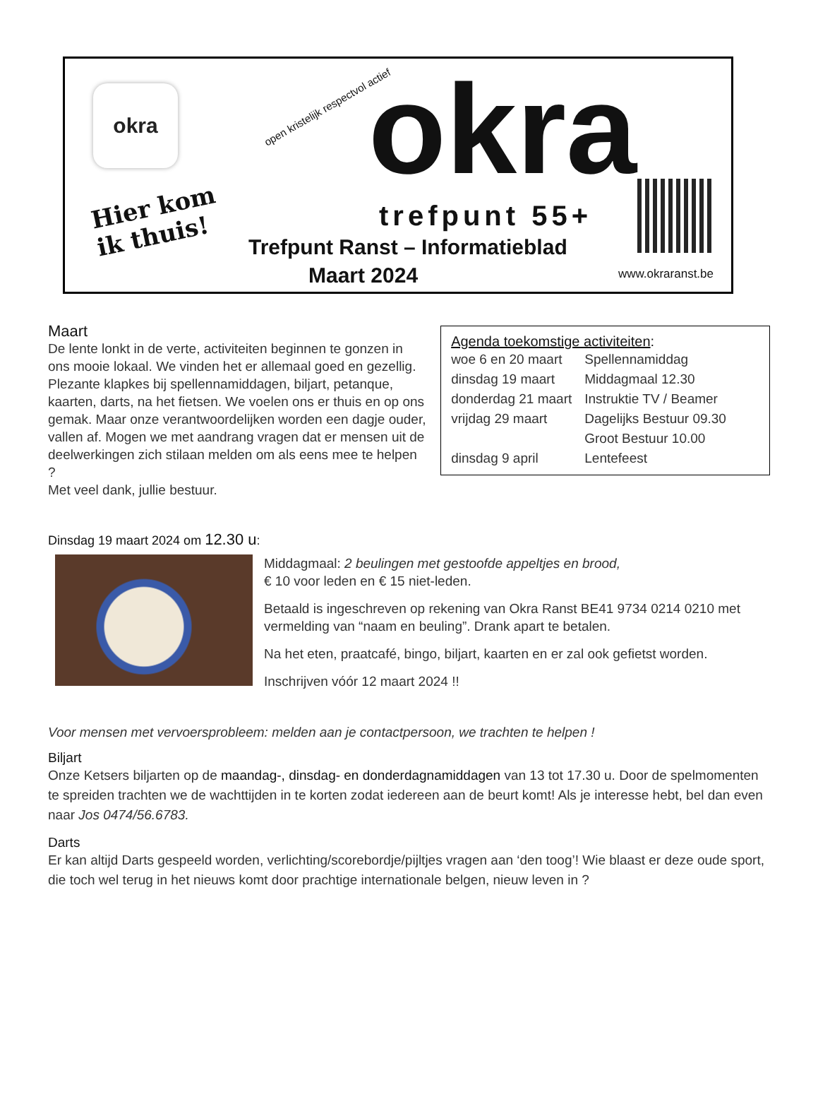okra
Hier kom
ik thuis!
open kristelijk respectvol actief
okra trefpunt 55+
Trefpunt Ranst – Informatieblad
Maart 2024 www.okraranst.be
Maart
De lente lonkt in de verte, activiteiten beginnen te gonzen in ons mooie lokaal. We vinden het er allemaal goed en gezellig. Plezante klapkes bij spellennamiddagen, biljart, petanque, kaarten, darts, na het fietsen. We voelen ons er thuis en op ons gemak. Maar onze verantwoordelijken worden een dagje ouder, vallen af. Mogen we met aandrang vragen dat er mensen uit de deelwerkingen zich stilaan melden om als eens mee te helpen ?
Met veel dank, jullie bestuur.
Agenda toekomstige activiteiten:
| woe 6 en 20 maart | Spellennamiddag |
| dinsdag 19 maart | Middagmaal 12.30 |
| donderdag 21 maart | Instruktie TV / Beamer |
| vrijdag 29 maart | Dagelijks Bestuur 09.30 |
| | Groot Bestuur 10.00 |
| dinsdag 9 april | Lentefeest |
Dinsdag 19 maart 2024 om 12.30 u:
Middagmaal: 2 beulingen met gestoofde appeltjes en brood,
€ 10 voor leden en € 15 niet-leden.
Betaald is ingeschreven op rekening van Okra Ranst BE41 9734 0214 0210 met vermelding van “naam en beuling”. Drank apart te betalen.
Na het eten, praatcafé, bingo, biljart, kaarten en er zal ook gefietst worden.
Inschrijven vóór 12 maart 2024 !!
Voor mensen met vervoersprobleem: melden aan je contactpersoon, we trachten te helpen !
Biljart
Onze Ketsers biljarten op de maandag-, dinsdag- en donderdagnamiddagen van 13 tot 17.30 u. Door de spelmomenten te spreiden trachten we de wachttijden in te korten zodat iedereen aan de beurt komt! Als je interesse hebt, bel dan even naar Jos 0474/56.6783.
Darts
Er kan altijd Darts gespeeld worden, verlichting/scorebordje/pijltjes vragen aan ‘den toog’! Wie blaast er deze oude sport, die toch wel terug in het nieuws komt door prachtige internationale belgen, nieuw leven in ?